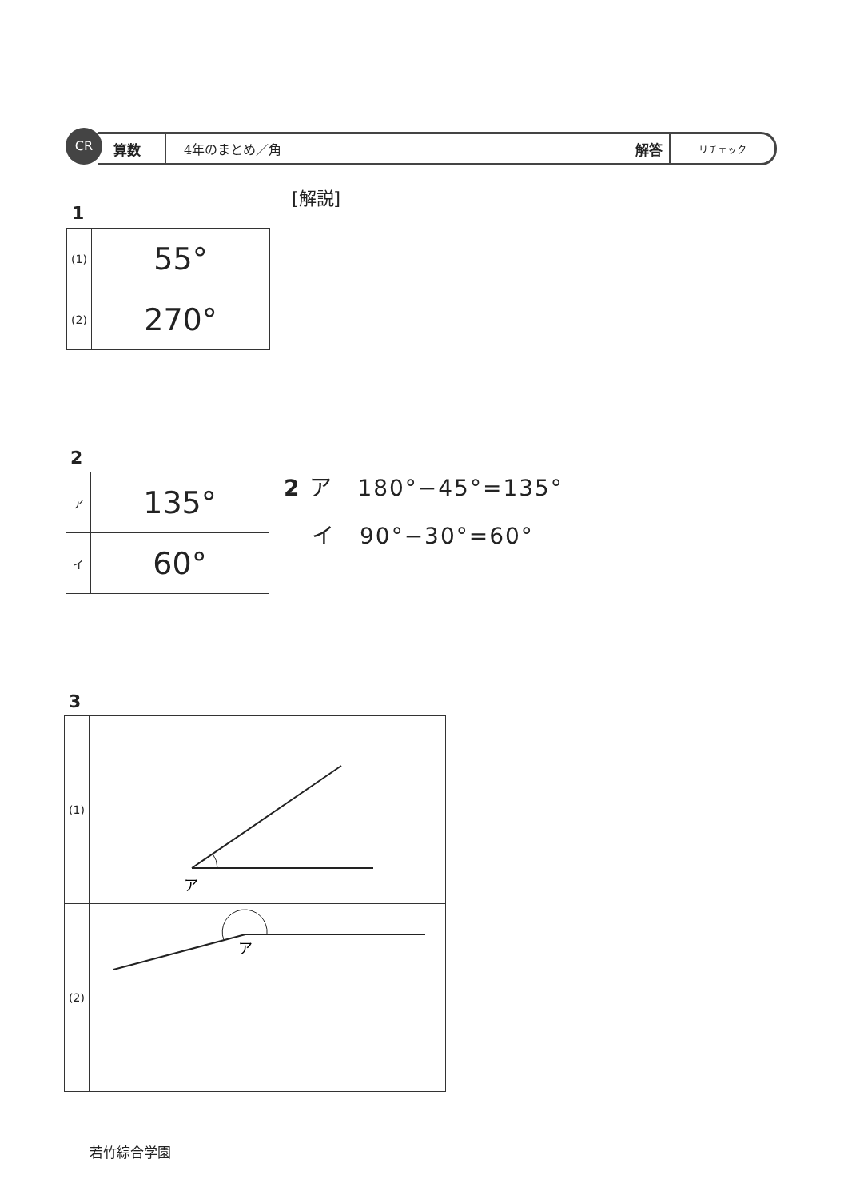CR
算数
4年のまとめ／角
解答
リチェック
[解説]
1
| (1) | 55° |
| (2) | 270° |
2
| ア | 135° |
| イ | 60° |
2 ア　180°−45°=135°
イ　90°−30°=60°
3
| (1) | ア |
| (2) | ア |
若竹綜合学園